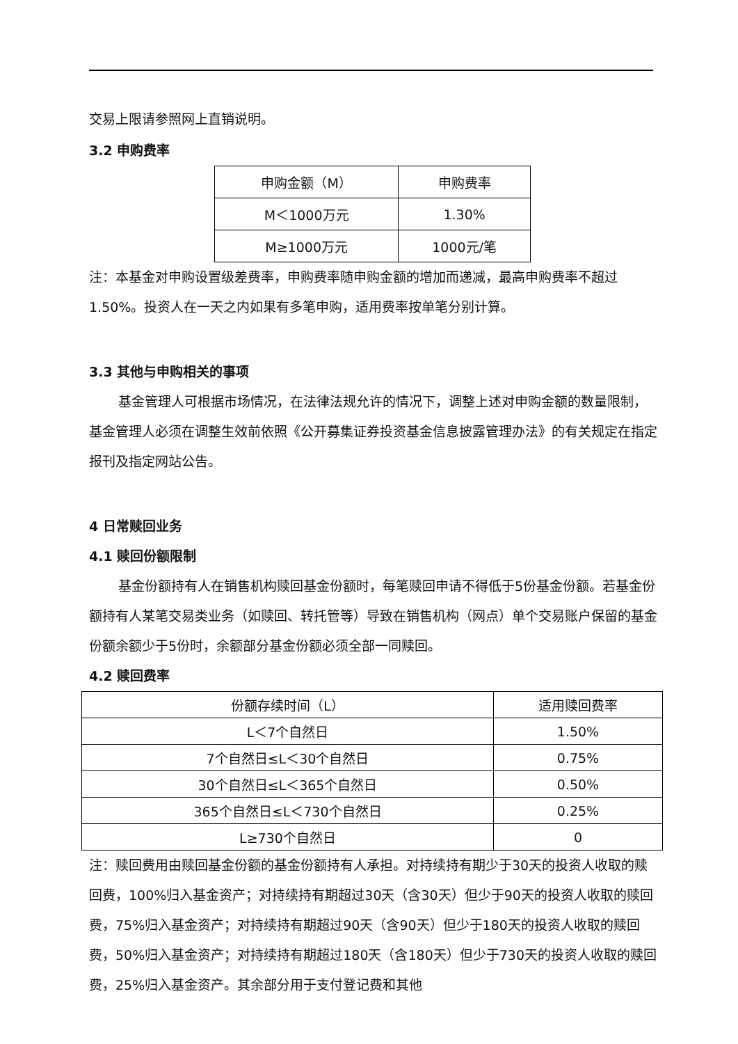交易上限请参照网上直销说明。
3.2 申购费率
| 申购金额（M） | 申购费率 |
| --- | --- |
| M＜1000万元 | 1.30% |
| M≥1000万元 | 1000元/笔 |
注：本基金对申购设置级差费率，申购费率随申购金额的增加而递减，最高申购费率不超过1.50%。投资人在一天之内如果有多笔申购，适用费率按单笔分别计算。
3.3 其他与申购相关的事项
基金管理人可根据市场情况，在法律法规允许的情况下，调整上述对申购金额的数量限制，基金管理人必须在调整生效前依照《公开募集证券投资基金信息披露管理办法》的有关规定在指定报刊及指定网站公告。
4 日常赎回业务
4.1 赎回份额限制
基金份额持有人在销售机构赎回基金份额时，每笔赎回申请不得低于5份基金份额。若基金份额持有人某笔交易类业务（如赎回、转托管等）导致在销售机构（网点）单个交易账户保留的基金份额余额少于5份时，余额部分基金份额必须全部一同赎回。
4.2 赎回费率
| 份额存续时间（L） | 适用赎回费率 |
| --- | --- |
| L＜7个自然日 | 1.50% |
| 7个自然日≤L＜30个自然日 | 0.75% |
| 30个自然日≤L＜365个自然日 | 0.50% |
| 365个自然日≤L＜730个自然日 | 0.25% |
| L≥730个自然日 | 0 |
注：赎回费用由赎回基金份额的基金份额持有人承担。对持续持有期少于30天的投资人收取的赎回费，100%归入基金资产；对持续持有期超过30天（含30天）但少于90天的投资人收取的赎回费，75%归入基金资产；对持续持有期超过90天（含90天）但少于180天的投资人收取的赎回费，50%归入基金资产；对持续持有期超过180天（含180天）但少于730天的投资人收取的赎回费，25%归入基金资产。其余部分用于支付登记费和其他